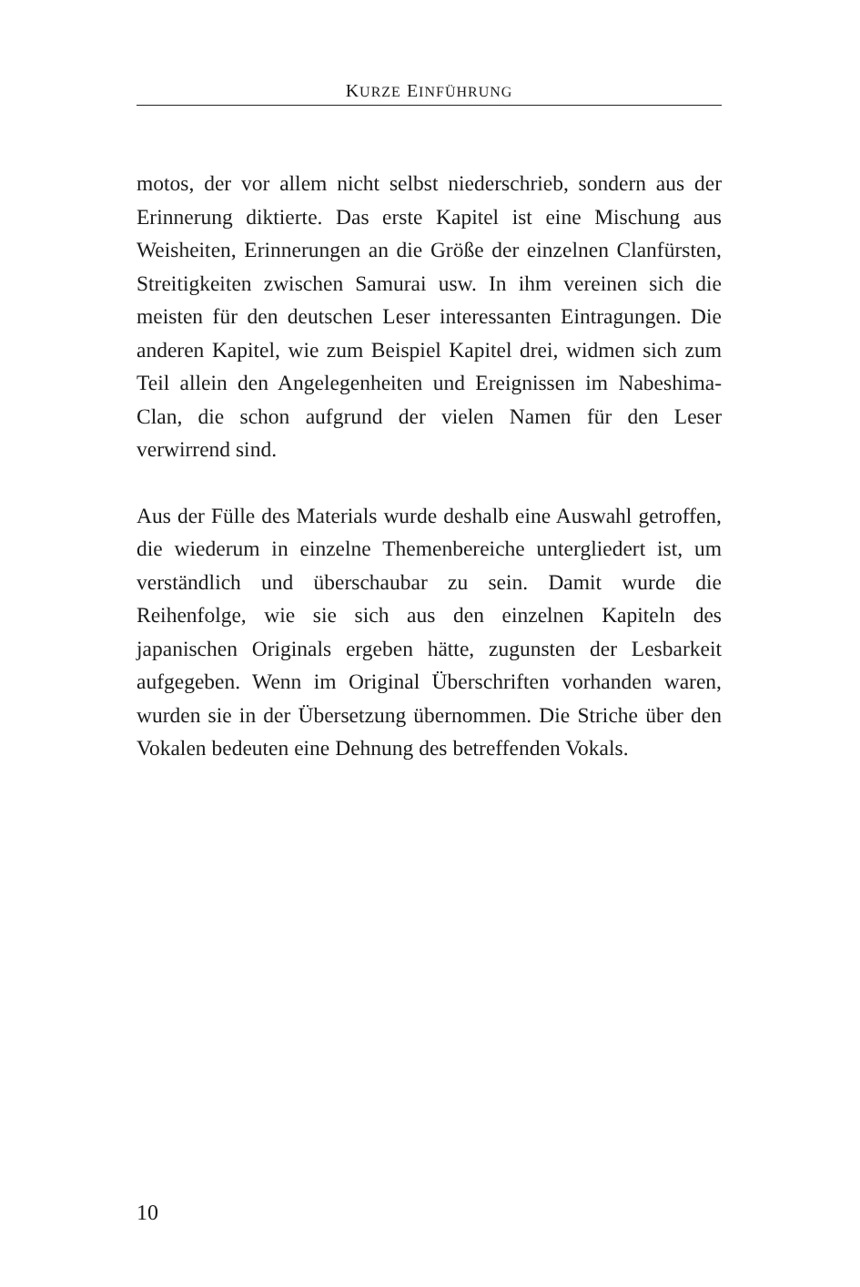KURZE EINFÜHRUNG
motos, der vor allem nicht selbst niederschrieb, sondern aus der Erinnerung diktierte. Das erste Kapitel ist eine Mischung aus Weisheiten, Erinnerungen an die Größe der einzelnen Clanfürsten, Streitigkeiten zwischen Samurai usw. In ihm vereinen sich die meisten für den deutschen Leser interessanten Eintragungen. Die anderen Kapitel, wie zum Beispiel Kapitel drei, widmen sich zum Teil allein den Angelegenheiten und Ereignissen im Nabeshima-Clan, die schon aufgrund der vielen Namen für den Leser verwirrend sind.
Aus der Fülle des Materials wurde deshalb eine Auswahl getroffen, die wiederum in einzelne Themenbereiche untergliedert ist, um verständlich und überschaubar zu sein. Damit wurde die Reihenfolge, wie sie sich aus den einzelnen Kapiteln des japanischen Originals ergeben hätte, zugunsten der Lesbarkeit aufgegeben. Wenn im Original Überschriften vorhanden waren, wurden sie in der Übersetzung übernommen. Die Striche über den Vokalen bedeuten eine Dehnung des betreffenden Vokals.
10